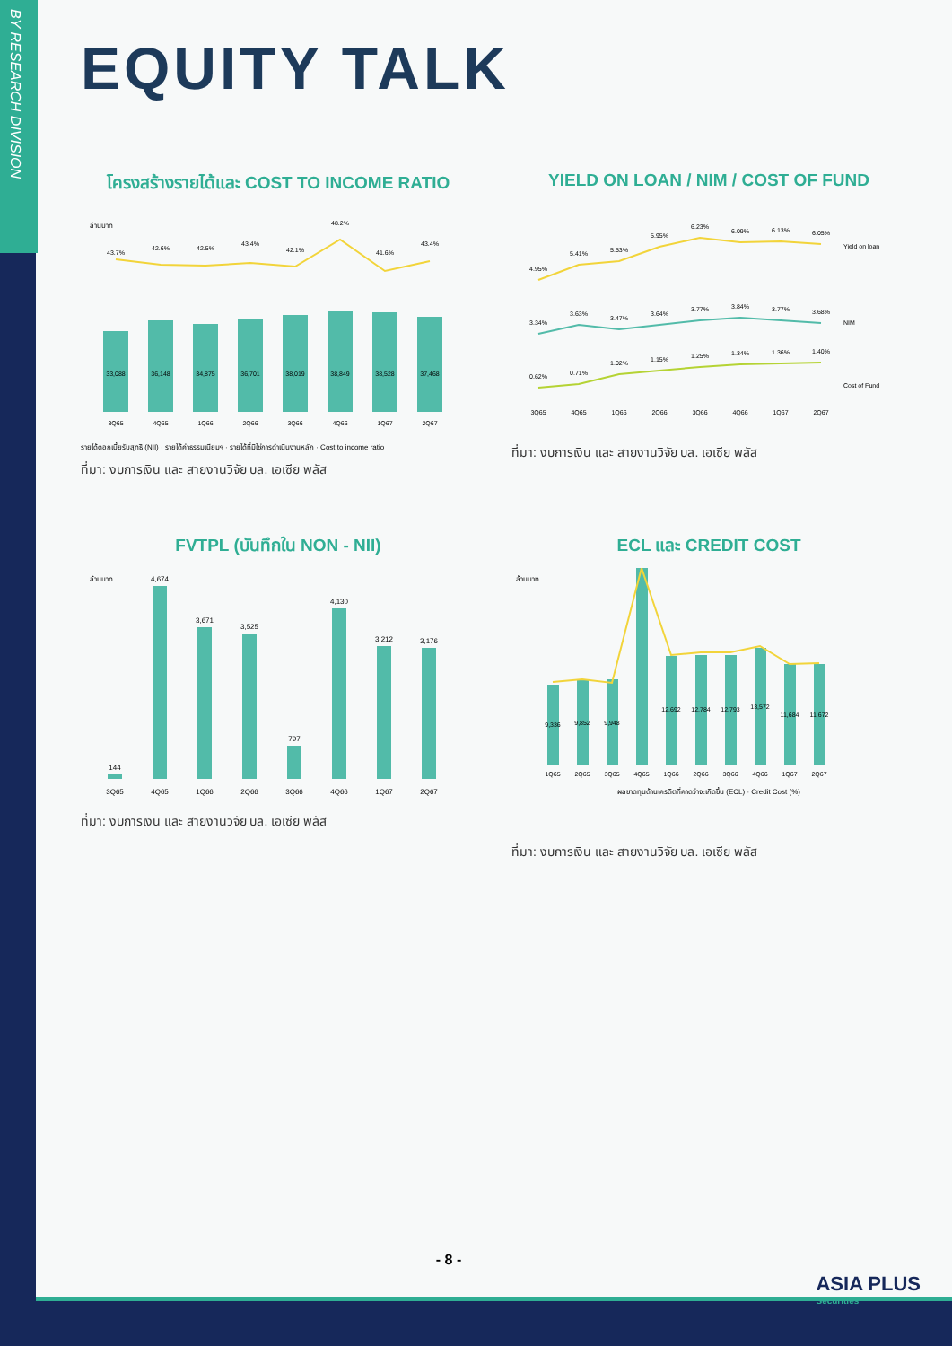BY RESEARCH DIVISION
EQUITY TALK
โครงสร้างรายได้และ COST TO INCOME RATIO
ล้านบาท
33,088
36,148
34,875
36,701
38,019
38,849
38,528
37,468
43.7%
42.6%
42.5%
43.4%
42.1%
48.2%
41.6%
43.4%
3Q65
4Q65
1Q66
2Q66
3Q66
4Q66
1Q67
2Q67
รายได้ดอกเบี้ยรับสุทธิ (NII) · รายได้ค่าธรรมเนียมฯ · รายได้ที่มิใช่การดำเนินงานหลัก · Cost to income ratio
ที่มา: งบการเงิน และ สายงานวิจัย บล. เอเซีย พลัส
YIELD ON LOAN / NIM / COST OF FUND
4.95%
5.41%
5.53%
5.95%
6.23%
6.09%
6.13%
6.05%
3.34%
3.63%
3.47%
3.64%
3.77%
3.84%
3.77%
3.68%
0.62%
0.71%
1.02%
1.15%
1.25%
1.34%
1.36%
1.40%
3Q65
4Q65
1Q66
2Q66
3Q66
4Q66
1Q67
2Q67
Yield on loan
NIM
Cost of Fund
ที่มา: งบการเงิน และ สายงานวิจัย บล. เอเซีย พลัส
FVTPL (บันทึกใน NON - NII)
ล้านบาท
144
4,674
3,671
3,525
797
4,130
3,212
3,176
3Q65
4Q65
1Q66
2Q66
3Q66
4Q66
1Q67
2Q67
ที่มา: งบการเงิน และ สายงานวิจัย บล. เอเซีย พลัส
ECL และ CREDIT COST
ล้านบาท
9,336
9,852
9,948
12,692
12,784
12,793
13,572
11,684
11,672
1Q65
2Q65
3Q65
4Q65
1Q66
2Q66
3Q66
4Q66
1Q67
2Q67
ผลขาดทุนด้านเครดิตที่คาดว่าจะเกิดขึ้น (ECL) · Credit Cost (%)
ที่มา: งบการเงิน และ สายงานวิจัย บล. เอเซีย พลัส
- 8 -
ASIA PLUS
Securities